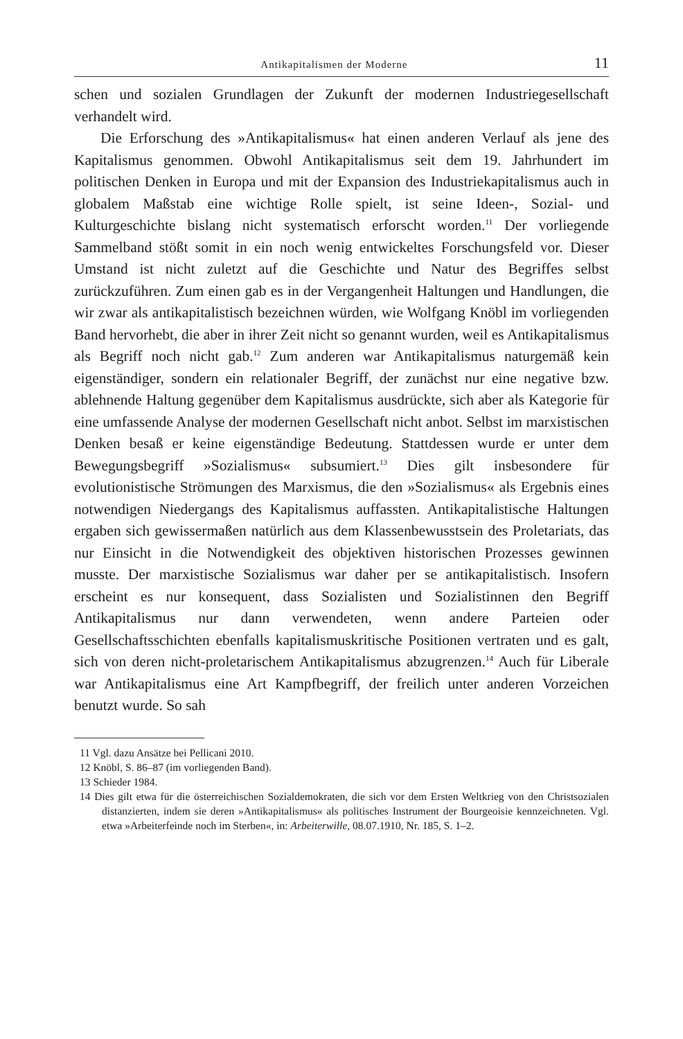Antikapitalismen der Moderne 11
schen und sozialen Grundlagen der Zukunft der modernen Industriegesellschaft verhandelt wird.
Die Erforschung des »Antikapitalismus« hat einen anderen Verlauf als jene des Kapitalismus genommen. Obwohl Antikapitalismus seit dem 19. Jahrhundert im politischen Denken in Europa und mit der Expansion des Industriekapitalismus auch in globalem Maßstab eine wichtige Rolle spielt, ist seine Ideen-, Sozial- und Kulturgeschichte bislang nicht systematisch erforscht worden.<sup>11</sup> Der vorliegende Sammelband stößt somit in ein noch wenig entwickeltes Forschungsfeld vor. Dieser Umstand ist nicht zuletzt auf die Geschichte und Natur des Begriffes selbst zurückzuführen. Zum einen gab es in der Vergangenheit Haltungen und Handlungen, die wir zwar als antikapitalistisch bezeichnen würden, wie Wolfgang Knöbl im vorliegenden Band hervorhebt, die aber in ihrer Zeit nicht so genannt wurden, weil es Antikapitalismus als Begriff noch nicht gab.<sup>12</sup> Zum anderen war Antikapitalismus naturgemäß kein eigenständiger, sondern ein relationaler Begriff, der zunächst nur eine negative bzw. ablehnende Haltung gegenüber dem Kapitalismus ausdrückte, sich aber als Kategorie für eine umfassende Analyse der modernen Gesellschaft nicht anbot. Selbst im marxistischen Denken besaß er keine eigenständige Bedeutung. Stattdessen wurde er unter dem Bewegungsbegriff »Sozialismus« subsumiert.<sup>13</sup> Dies gilt insbesondere für evolutionistische Strömungen des Marxismus, die den »Sozialismus« als Ergebnis eines notwendigen Niedergangs des Kapitalismus auffassten. Antikapitalistische Haltungen ergaben sich gewissermaßen natürlich aus dem Klassenbewusstsein des Proletariats, das nur Einsicht in die Notwendigkeit des objektiven historischen Prozesses gewinnen musste. Der marxistische Sozialismus war daher per se antikapitalistisch. Insofern erscheint es nur konsequent, dass Sozialisten und Sozialistinnen den Begriff Antikapitalismus nur dann verwendeten, wenn andere Parteien oder Gesellschaftsschichten ebenfalls kapitalismuskritische Positionen vertraten und es galt, sich von deren nicht-proletarischem Antikapitalismus abzugrenzen.<sup>14</sup> Auch für Liberale war Antikapitalismus eine Art Kampfbegriff, der freilich unter anderen Vorzeichen benutzt wurde. So sah
11 Vgl. dazu Ansätze bei Pellicani 2010.
12 Knöbl, S. 86–87 (im vorliegenden Band).
13 Schieder 1984.
14 Dies gilt etwa für die österreichischen Sozialdemokraten, die sich vor dem Ersten Weltkrieg von den Christsozialen distanzierten, indem sie deren »Antikapitalismus« als politisches Instrument der Bourgeoisie kennzeichneten. Vgl. etwa »Arbeiterfeinde noch im Sterben«, in: Arbeiterwille, 08.07.1910, Nr. 185, S. 1–2.